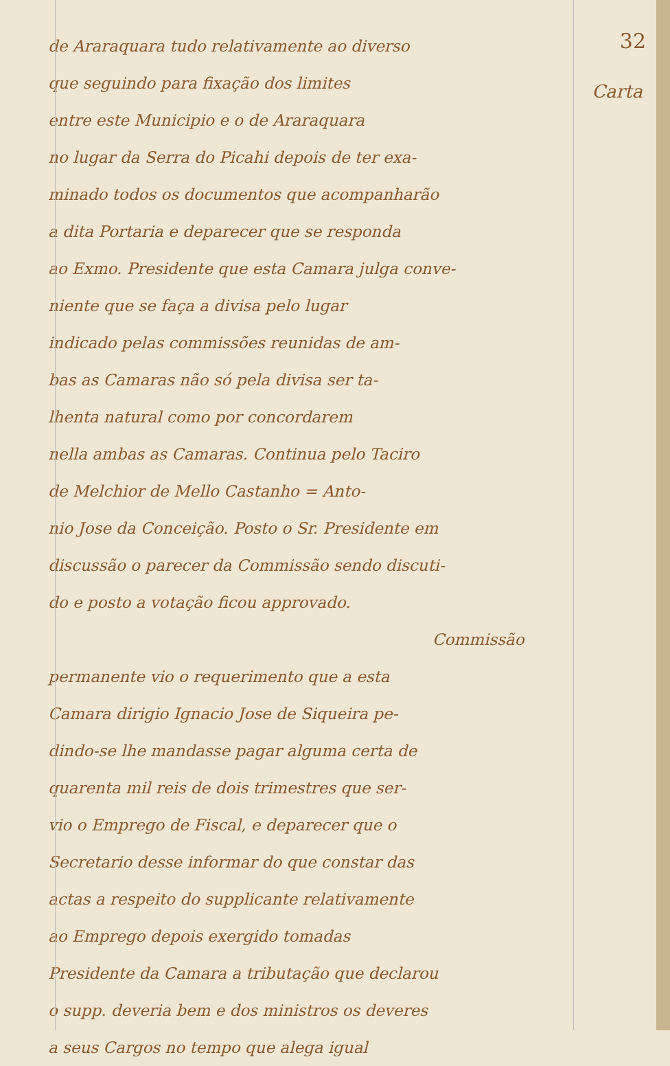32
Carta
de Araraquara tudo relativamente ao diverso
que seguindo para fixação dos limites
entre este Municipio e o de Araraquara
no lugar da Serra do Picahi depois de ter exa-
minado todos os documentos que acompanharão
a dita Portaria e deparecer que se responda
ao Exmo. Presidente que esta Camara julga conve-
niente que se faça a divisa pelo lugar
indicado pelas commissões reunidas de am-
bas as Camaras não só pela divisa ser ta-
lhenta natural como por concordarem
nella ambas as Camaras. Continua pelo Taciro
de Melchior de Mello Castanho = Anto-
nio Jose da Conceição. Posto o Sr. Presidente em
discussão o parecer da Commissão sendo discuti-
do e posto a votação ficou approvado.
Commissão
permanente vio o requerimento que a esta
Camara dirigio Ignacio Jose de Siqueira pe-
dindo-se lhe mandasse pagar alguma certa de
quarenta mil reis de dois trimestres que ser-
vio o Emprego de Fiscal, e deparecer que o
Secretario desse informar do que constar das
actas a respeito do supplicante relativamente
ao Emprego depois exergido tomadas
Presidente da Camara a tributação que declarou
o supp. deveria bem e dos ministros os deveres
a seus Cargos no tempo que alega igual